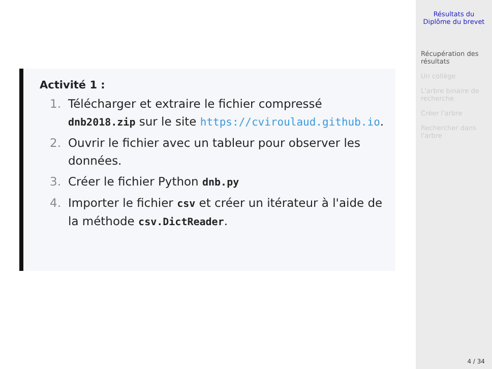Activité 1 :
1. Télécharger et extraire le fichier compressé dnb2018.zip sur le site https://cviroulaud.github.io.
2. Ouvrir le fichier avec un tableur pour observer les données.
3. Créer le fichier Python dnb.py
4. Importer le fichier csv et créer un itérateur à l'aide de la méthode csv.DictReader.
Résultats du Diplôme du brevet
Récupération des résultats
Un collège
L'arbre binaire de recherche
Créer l'arbre
Rechercher dans l'arbre
4 / 34